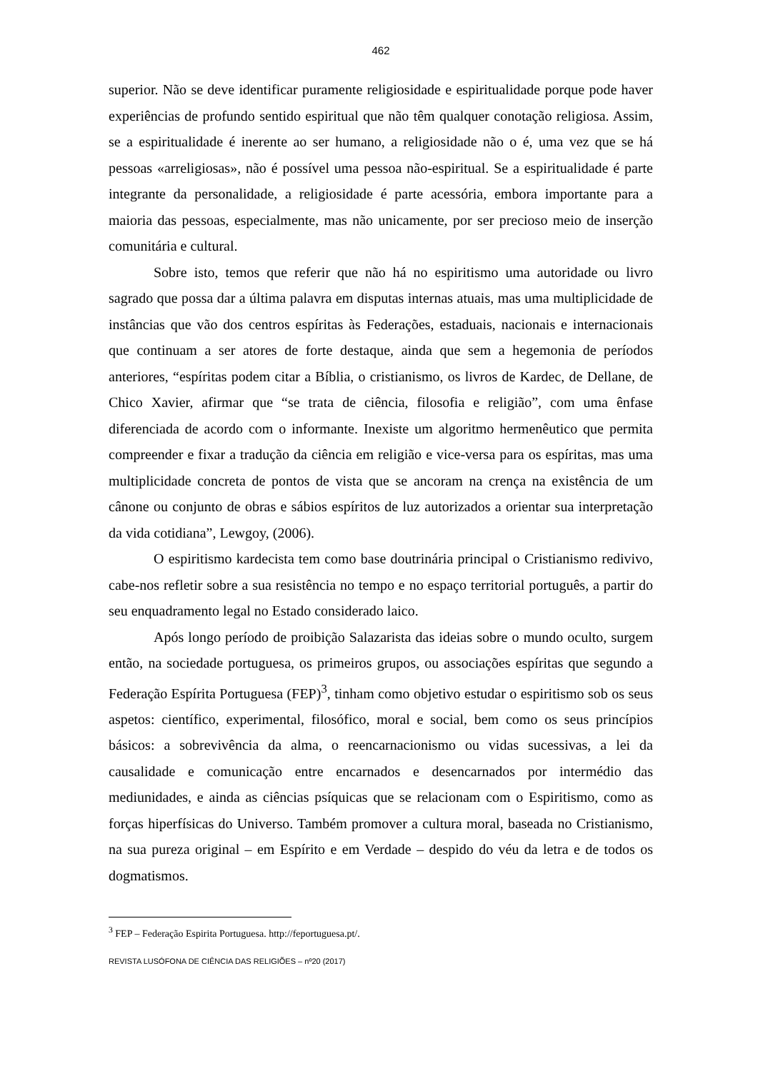462
superior. Não se deve identificar puramente religiosidade e espiritualidade porque pode haver experiências de profundo sentido espiritual que não têm qualquer conotação religiosa. Assim, se a espiritualidade é inerente ao ser humano, a religiosidade não o é, uma vez que se há pessoas «arreligiosas», não é possível uma pessoa não-espiritual. Se a espiritualidade é parte integrante da personalidade, a religiosidade é parte acessória, embora importante para a maioria das pessoas, especialmente, mas não unicamente, por ser precioso meio de inserção comunitária e cultural.
Sobre isto, temos que referir que não há no espiritismo uma autoridade ou livro sagrado que possa dar a última palavra em disputas internas atuais, mas uma multiplicidade de instâncias que vão dos centros espíritas às Federações, estaduais, nacionais e internacionais que continuam a ser atores de forte destaque, ainda que sem a hegemonia de períodos anteriores, “espíritas podem citar a Bíblia, o cristianismo, os livros de Kardec, de Dellane, de Chico Xavier, afirmar que “se trata de ciência, filosofia e religião”, com uma ênfase diferenciada de acordo com o informante. Inexiste um algoritmo hermenêutico que permita compreender e fixar a tradução da ciência em religião e vice-versa para os espíritas, mas uma multiplicidade concreta de pontos de vista que se ancoram na crença na existência de um cânone ou conjunto de obras e sábios espíritos de luz autorizados a orientar sua interpretação da vida cotidiana”, Lewgoy, (2006).
O espiritismo kardecista tem como base doutrinária principal o Cristianismo redivivo, cabe-nos refletir sobre a sua resistência no tempo e no espaço territorial português, a partir do seu enquadramento legal no Estado considerado laico.
Após longo período de proibição Salazarista das ideias sobre o mundo oculto, surgem então, na sociedade portuguesa, os primeiros grupos, ou associações espíritas que segundo a Federação Espírita Portuguesa (FEP)<sup>3</sup>, tinham como objetivo estudar o espiritismo sob os seus aspetos: científico, experimental, filosófico, moral e social, bem como os seus princípios básicos: a sobrevivência da alma, o reencarnacionismo ou vidas sucessivas, a lei da causalidade e comunicação entre encarnados e desencarnados por intermédio das mediunidades, e ainda as ciências psíquicas que se relacionam com o Espiritismo, como as forças hiperfísicas do Universo. Também promover a cultura moral, baseada no Cristianismo, na sua pureza original – em Espírito e em Verdade – despido do véu da letra e de todos os dogmatismos.
<sup>3</sup> FEP – Federação Espirita Portuguesa. http://feportuguesa.pt/.
REVISTA LUSÓFONA DE CIÊNCIA DAS RELIGIÕES – nº20 (2017)